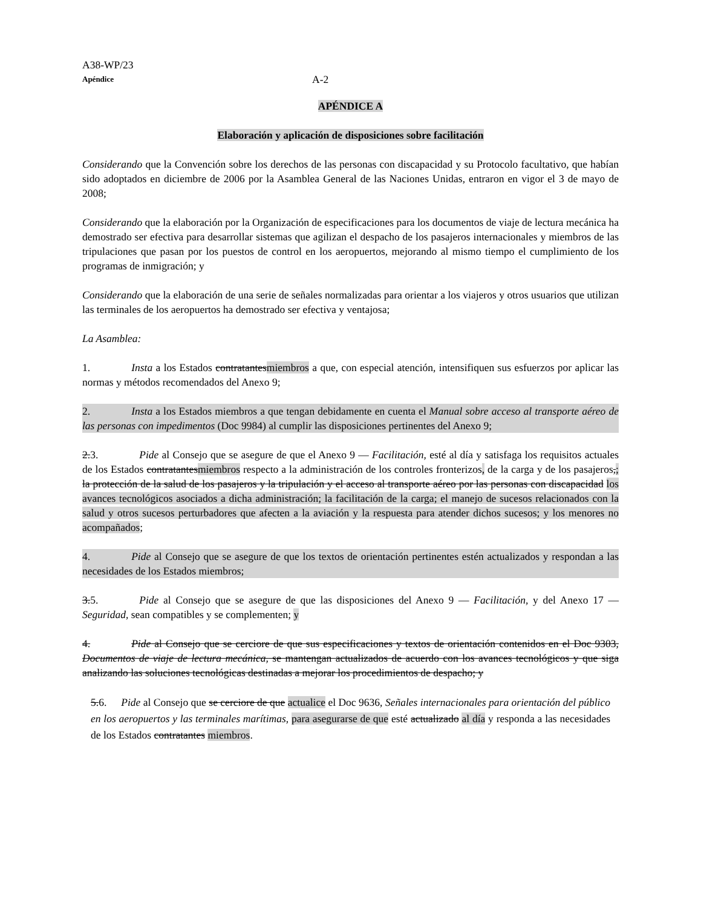A38-WP/23
Apéndice A-2
APÉNDICE A
Elaboración y aplicación de disposiciones sobre facilitación
Considerando que la Convención sobre los derechos de las personas con discapacidad y su Protocolo facultativo, que habían sido adoptados en diciembre de 2006 por la Asamblea General de las Naciones Unidas, entraron en vigor el 3 de mayo de 2008;
Considerando que la elaboración por la Organización de especificaciones para los documentos de viaje de lectura mecánica ha demostrado ser efectiva para desarrollar sistemas que agilizan el despacho de los pasajeros internacionales y miembros de las tripulaciones que pasan por los puestos de control en los aeropuertos, mejorando al mismo tiempo el cumplimiento de los programas de inmigración; y
Considerando que la elaboración de una serie de señales normalizadas para orientar a los viajeros y otros usuarios que utilizan las terminales de los aeropuertos ha demostrado ser efectiva y ventajosa;
La Asamblea:
1. Insta a los Estados contratantesmiembros a que, con especial atención, intensifiquen sus esfuerzos por aplicar las normas y métodos recomendados del Anexo 9;
2. Insta a los Estados miembros a que tengan debidamente en cuenta el Manual sobre acceso al transporte aéreo de las personas con impedimentos (Doc 9984) al cumplir las disposiciones pertinentes del Anexo 9;
2.3. Pide al Consejo que se asegure de que el Anexo 9 — Facilitación, esté al día y satisfaga los requisitos actuales de los Estados contratantesmiembros respecto a la administración de los controles fronterizos, de la carga y de los pasajeros,; la protección de la salud de los pasajeros y la tripulación y el acceso al transporte aéreo por las personas con discapacidad los avances tecnológicos asociados a dicha administración; la facilitación de la carga; el manejo de sucesos relacionados con la salud y otros sucesos perturbadores que afecten a la aviación y la respuesta para atender dichos sucesos; y los menores no acompañados;
4. Pide al Consejo que se asegure de que los textos de orientación pertinentes estén actualizados y respondan a las necesidades de los Estados miembros;
3.5. Pide al Consejo que se asegure de que las disposiciones del Anexo 9 — Facilitación, y del Anexo 17 — Seguridad, sean compatibles y se complementen; y
4. Pide al Consejo que se cerciore de que sus especificaciones y textos de orientación contenidos en el Doc 9303, Documentos de viaje de lectura mecánica, se mantengan actualizados de acuerdo con los avances tecnológicos y que siga analizando las soluciones tecnológicas destinadas a mejorar los procedimientos de despacho; y
5.6. Pide al Consejo que se cerciore de que actualice el Doc 9636, Señales internacionales para orientación del público en los aeropuertos y las terminales marítimas, para asegurarse de que esté actualizado al día y responda a las necesidades de los Estados contratantes miembros.